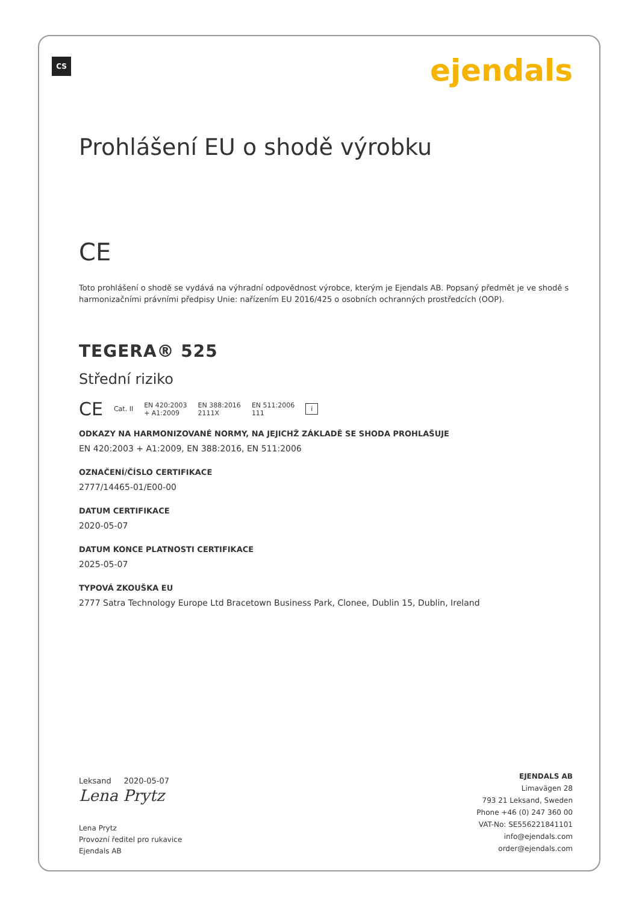CS ejendals
Prohlášení EU o shodě výrobku
CE
Toto prohlášení o shodě se vydává na výhradní odpovědnost výrobce, kterým je Ejendals AB. Popsaný předmět je ve shodě s harmonizačními právními předpisy Unie: nařízením EU 2016/425 o osobních ochranných prostředcích (OOP).
TEGERA® 525
Střední riziko
CE Cat. II EN 420:2003
+ A1:2009 EN 388:2016
2111X EN 511:2006
111 i
ODKAZY NA HARMONIZOVANÉ NORMY, NA JEJICHŽ ZÁKLADĚ SE SHODA PROHLAŠUJE
EN 420:2003 + A1:2009, EN 388:2016, EN 511:2006
OZNAČENÍ/ČÍSLO CERTIFIKACE
2777/14465-01/E00-00
DATUM CERTIFIKACE
2020-05-07
DATUM KONCE PLATNOSTI CERTIFIKACE
2025-05-07
TYPOVÁ ZKOUŠKA EU
2777 Satra Technology Europe Ltd Bracetown Business Park, Clonee, Dublin 15, Dublin, Ireland
Leksand 2020-05-07
Lena Prytz
Lena Prytz
Provozní ředitel pro rukavice
Ejendals AB
EJENDALS AB
Limavägen 28
793 21 Leksand, Sweden
Phone +46 (0) 247 360 00
VAT-No: SE556221841101
info@ejendals.com
order@ejendals.com